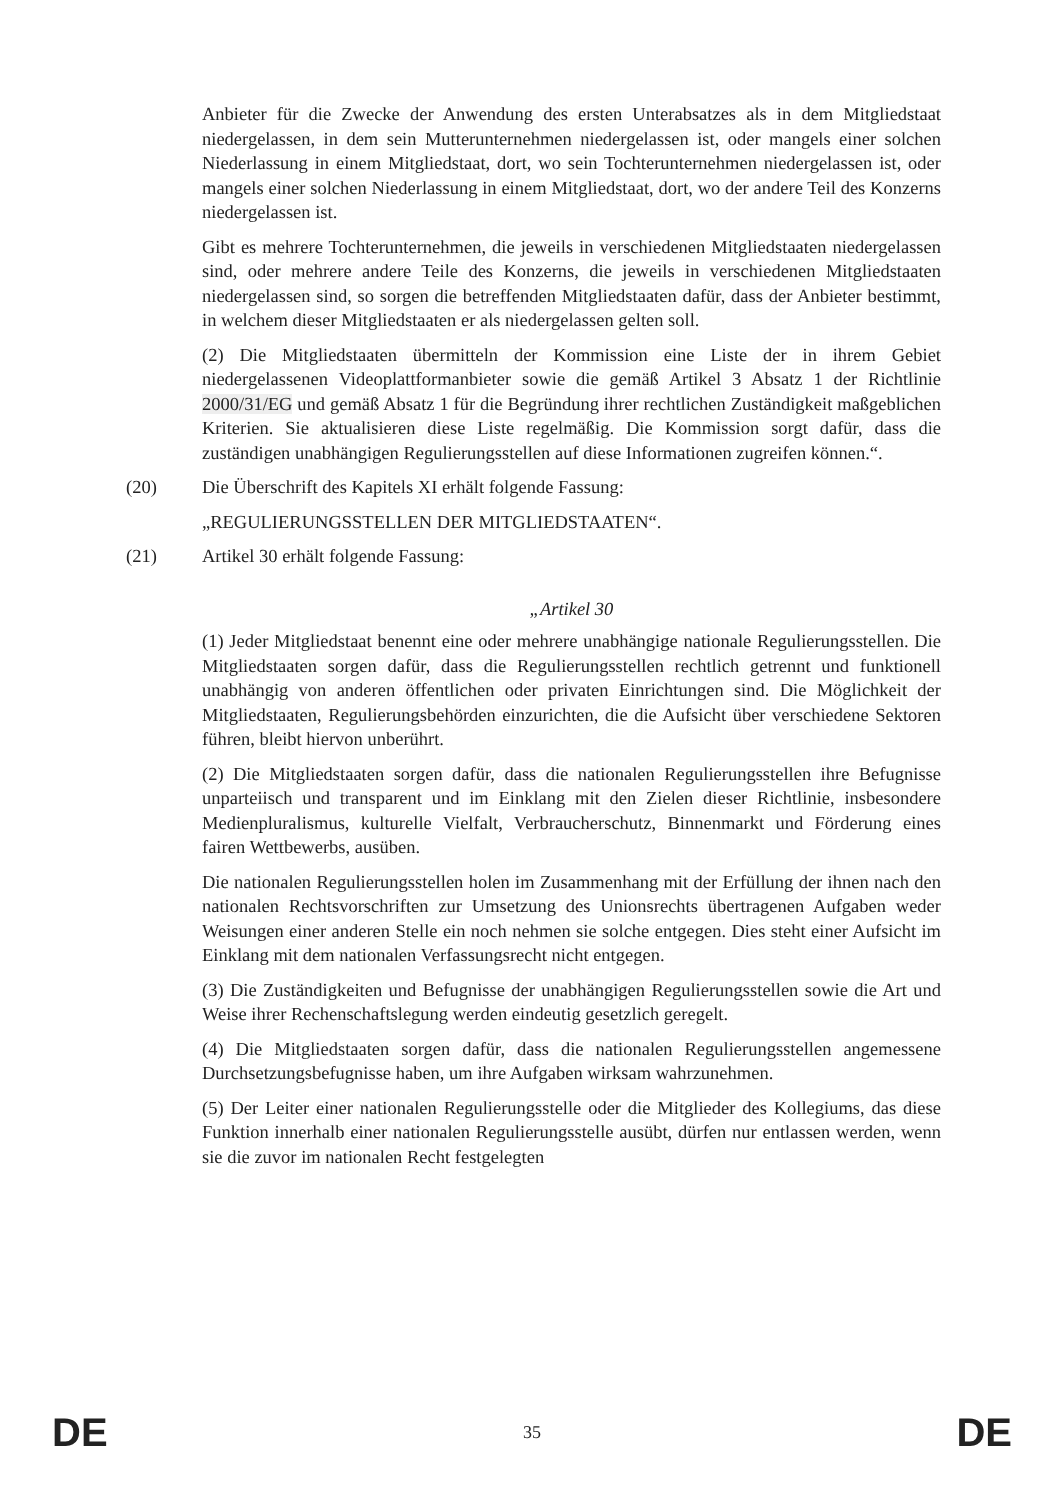Anbieter für die Zwecke der Anwendung des ersten Unterabsatzes als in dem Mitgliedstaat niedergelassen, in dem sein Mutterunternehmen niedergelassen ist, oder mangels einer solchen Niederlassung in einem Mitgliedstaat, dort, wo sein Tochterunternehmen niedergelassen ist, oder mangels einer solchen Niederlassung in einem Mitgliedstaat, dort, wo der andere Teil des Konzerns niedergelassen ist.
Gibt es mehrere Tochterunternehmen, die jeweils in verschiedenen Mitgliedstaaten niedergelassen sind, oder mehrere andere Teile des Konzerns, die jeweils in verschiedenen Mitgliedstaaten niedergelassen sind, so sorgen die betreffenden Mitgliedstaaten dafür, dass der Anbieter bestimmt, in welchem dieser Mitgliedstaaten er als niedergelassen gelten soll.
(2) Die Mitgliedstaaten übermitteln der Kommission eine Liste der in ihrem Gebiet niedergelassenen Videoplattformanbieter sowie die gemäß Artikel 3 Absatz 1 der Richtlinie 2000/31/EG und gemäß Absatz 1 für die Begründung ihrer rechtlichen Zuständigkeit maßgeblichen Kriterien. Sie aktualisieren diese Liste regelmäßig. Die Kommission sorgt dafür, dass die zuständigen unabhängigen Regulierungsstellen auf diese Informationen zugreifen können.“.
(20) Die Überschrift des Kapitels XI erhält folgende Fassung:
„REGULIERUNGSSTELLEN DER MITGLIEDSTAATEN“.
(21) Artikel 30 erhält folgende Fassung:
„Artikel 30
(1) Jeder Mitgliedstaat benennt eine oder mehrere unabhängige nationale Regulierungsstellen. Die Mitgliedstaaten sorgen dafür, dass die Regulierungsstellen rechtlich getrennt und funktionell unabhängig von anderen öffentlichen oder privaten Einrichtungen sind. Die Möglichkeit der Mitgliedstaaten, Regulierungsbehörden einzurichten, die die Aufsicht über verschiedene Sektoren führen, bleibt hiervon unberührt.
(2) Die Mitgliedstaaten sorgen dafür, dass die nationalen Regulierungsstellen ihre Befugnisse unparteiisch und transparent und im Einklang mit den Zielen dieser Richtlinie, insbesondere Medienpluralismus, kulturelle Vielfalt, Verbraucherschutz, Binnenmarkt und Förderung eines fairen Wettbewerbs, ausüben.
Die nationalen Regulierungsstellen holen im Zusammenhang mit der Erfüllung der ihnen nach den nationalen Rechtsvorschriften zur Umsetzung des Unionsrechts übertragenen Aufgaben weder Weisungen einer anderen Stelle ein noch nehmen sie solche entgegen. Dies steht einer Aufsicht im Einklang mit dem nationalen Verfassungsrecht nicht entgegen.
(3) Die Zuständigkeiten und Befugnisse der unabhängigen Regulierungsstellen sowie die Art und Weise ihrer Rechenschaftslegung werden eindeutig gesetzlich geregelt.
(4) Die Mitgliedstaaten sorgen dafür, dass die nationalen Regulierungsstellen angemessene Durchsetzungsbefugnisse haben, um ihre Aufgaben wirksam wahrzunehmen.
(5) Der Leiter einer nationalen Regulierungsstelle oder die Mitglieder des Kollegiums, das diese Funktion innerhalb einer nationalen Regulierungsstelle ausübt, dürfen nur entlassen werden, wenn sie die zuvor im nationalen Recht festgelegten
DE 35 DE